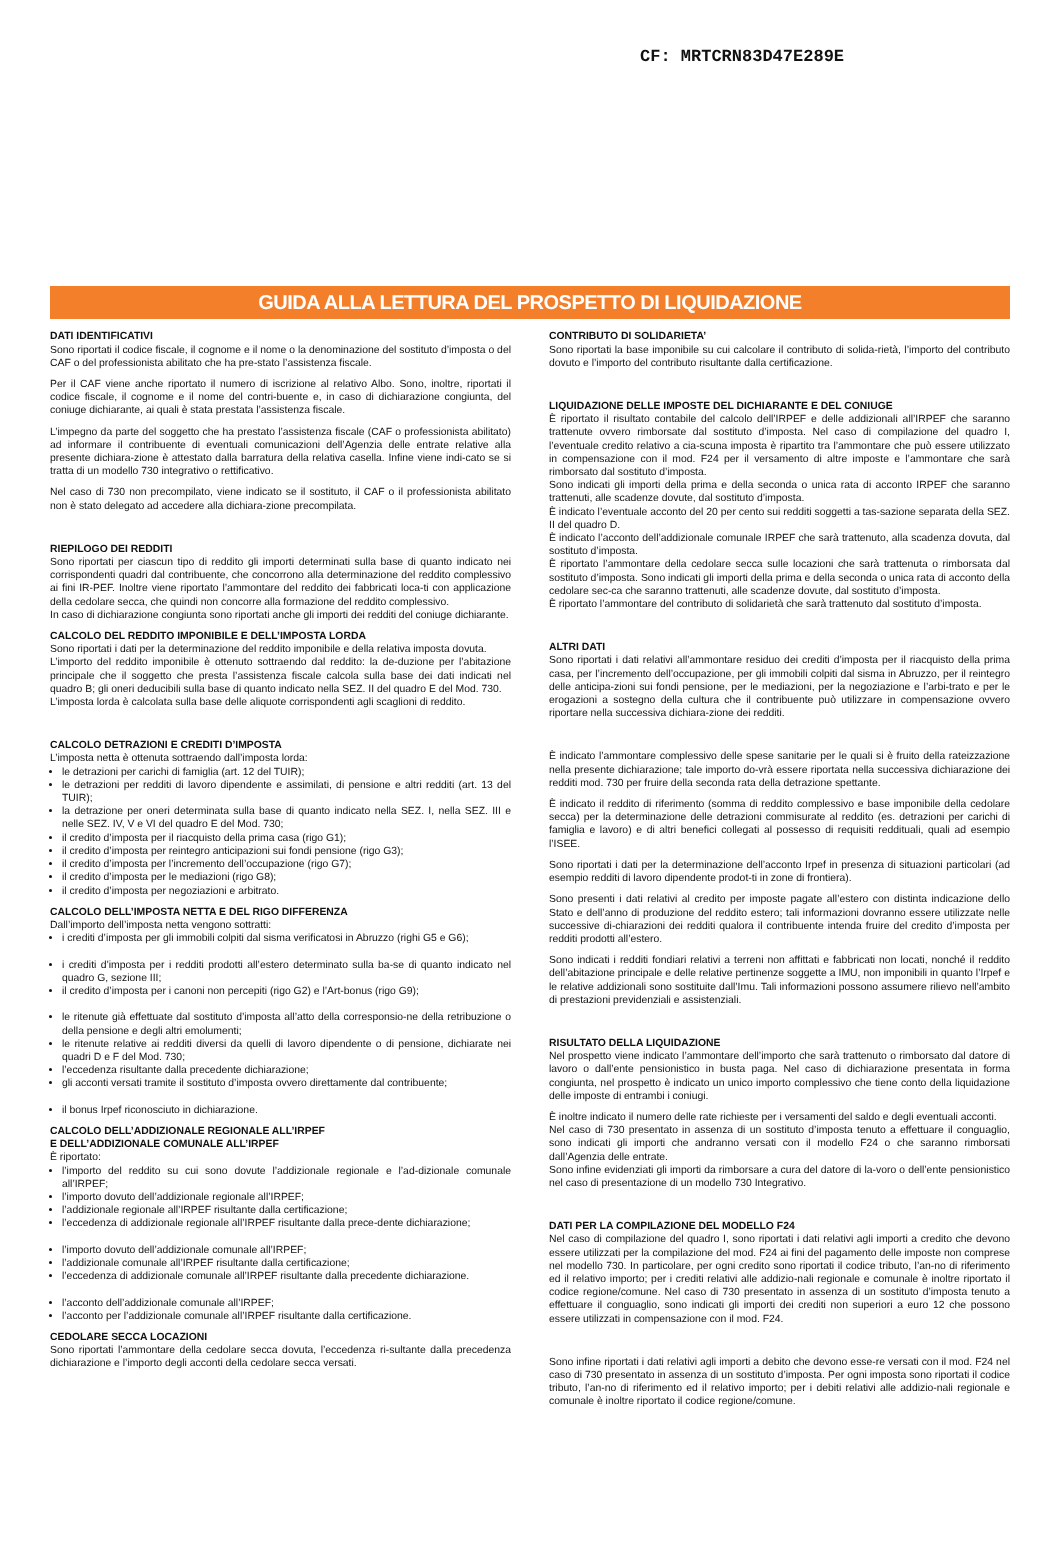CF: MRTCRN83D47E289E
GUIDA ALLA LETTURA DEL PROSPETTO DI LIQUIDAZIONE
DATI IDENTIFICATIVI
Sono riportati il codice fiscale, il cognome e il nome o la denominazione del sostituto d’imposta o del CAF o del professionista abilitato che ha pre-stato l’assistenza fiscale.
Per il CAF viene anche riportato il numero di iscrizione al relativo Albo. Sono, inoltre, riportati il codice fiscale, il cognome e il nome del contri-buente e, in caso di dichiarazione congiunta, del coniuge dichiarante, ai quali è stata prestata l’assistenza fiscale.
L’impegno da parte del soggetto che ha prestato l’assistenza fiscale (CAF o professionista abilitato) ad informare il contribuente di eventuali comunicazioni dell’Agenzia delle entrate relative alla presente dichiara-zione è attestato dalla barratura della relativa casella. Infine viene indi-cato se si tratta di un modello 730 integrativo o rettificativo.
Nel caso di 730 non precompilato, viene indicato se il sostituto, il CAF o il professionista abilitato non è stato delegato ad accedere alla dichiara-zione precompilata.
RIEPILOGO DEI REDDITI
Sono riportati per ciascun tipo di reddito gli importi determinati sulla base di quanto indicato nei corrispondenti quadri dal contribuente, che concorrono alla determinazione del reddito complessivo ai fini IR-PEF. Inoltre viene riportato l’ammontare del reddito dei fabbricati loca-ti con applicazione della cedolare secca, che quindi non concorre alla formazione del reddito complessivo.
In caso di dichiarazione congiunta sono riportati anche gli importi dei redditi del coniuge dichiarante.
CALCOLO DEL REDDITO IMPONIBILE E DELL’IMPOSTA LORDA
Sono riportati i dati per la determinazione del reddito imponibile e della relativa imposta dovuta.
L’importo del reddito imponibile è ottenuto sottraendo dal reddito: la de-duzione per l’abitazione principale che il soggetto che presta l’assistenza fiscale calcola sulla base dei dati indicati nel quadro B; gli oneri deducibili sulla base di quanto indicato nella SEZ. II del quadro E del Mod. 730.
L’imposta lorda è calcolata sulla base delle aliquote corrispondenti agli scaglioni di reddito.
CALCOLO DETRAZIONI E CREDITI D’IMPOSTA
L’imposta netta è ottenuta sottraendo dall’imposta lorda:
le detrazioni per carichi di famiglia (art. 12 del TUIR);
le detrazioni per redditi di lavoro dipendente e assimilati, di pensione e altri redditi (art. 13 del TUIR);
la detrazione per oneri determinata sulla base di quanto indicato nella SEZ. I, nella SEZ. III e nelle SEZ. IV, V e VI del quadro E del Mod. 730;
il credito d’imposta per il riacquisto della prima casa (rigo G1);
il credito d’imposta per reintegro anticipazioni sui fondi pensione (rigo G3);
il credito d’imposta per l’incremento dell’occupazione (rigo G7);
il credito d’imposta per le mediazioni (rigo G8);
il credito d’imposta per negoziazioni e arbitrato.
CALCOLO DELL’IMPOSTA NETTA E DEL RIGO DIFFERENZA
Dall’importo dell’imposta netta vengono sottratti:
i crediti d’imposta per gli immobili colpiti dal sisma verificatosi in Abruzzo (righi G5 e G6);
i crediti d’imposta per i redditi prodotti all’estero determinato sulla ba-se di quanto indicato nel quadro G, sezione III;
il credito d’imposta per i canoni non percepiti (rigo G2) e l’Art-bonus (rigo G9);
le ritenute già effettuate dal sostituto d’imposta all’atto della corresponsio-ne della retribuzione o della pensione e degli altri emolumenti;
le ritenute relative ai redditi diversi da quelli di lavoro dipendente o di pensione, dichiarate nei quadri D e F del Mod. 730;
l’eccedenza risultante dalla precedente dichiarazione;
gli acconti versati tramite il sostituto d’imposta ovvero direttamente dal contribuente;
il bonus Irpef riconosciuto in dichiarazione.
CALCOLO DELL’ADDIZIONALE REGIONALE ALL’IRPEF
E DELL’ADDIZIONALE COMUNALE ALL’IRPEF
È riportato:
l’importo del reddito su cui sono dovute l’addizionale regionale e l’ad-dizionale comunale all’IRPEF;
l’importo dovuto dell’addizionale regionale all’IRPEF;
l’addizionale regionale all’IRPEF risultante dalla certificazione;
l’eccedenza di addizionale regionale all’IRPEF risultante dalla prece-dente dichiarazione;
l’importo dovuto dell’addizionale comunale all’IRPEF;
l’addizionale comunale all’IRPEF risultante dalla certificazione;
l’eccedenza di addizionale comunale all’IRPEF risultante dalla precedente dichiarazione.
l’acconto dell’addizionale comunale all’IRPEF;
l’acconto per l’addizionale comunale all’IRPEF risultante dalla certificazione.
CEDOLARE SECCA LOCAZIONI
Sono riportati l’ammontare della cedolare secca dovuta, l’eccedenza ri-sultante dalla precedenza dichiarazione e l’importo degli acconti della cedolare secca versati.
CONTRIBUTO DI SOLIDARIETA’
Sono riportati la base imponibile su cui calcolare il contributo di solida-rietà, l’importo del contributo dovuto e l’importo del contributo risultante dalla certificazione.
LIQUIDAZIONE DELLE IMPOSTE DEL DICHIARANTE E DEL CONIUGE
È riportato il risultato contabile del calcolo dell’IRPEF e delle addizionali all’IRPEF che saranno trattenute ovvero rimborsate dal sostituto d’imposta. Nel caso di compilazione del quadro I, l’eventuale credito relativo a cia-scuna imposta è ripartito tra l’ammontare che può essere utilizzato in compensazione con il mod. F24 per il versamento di altre imposte e l’ammontare che sarà rimborsato dal sostituto d’imposta.
Sono indicati gli importi della prima e della seconda o unica rata di acconto IRPEF che saranno trattenuti, alle scadenze dovute, dal sostituto d’imposta.
È indicato l’eventuale acconto del 20 per cento sui redditi soggetti a tas-sazione separata della SEZ. II del quadro D.
È indicato l’acconto dell’addizionale comunale IRPEF che sarà trattenuto, alla scadenza dovuta, dal sostituto d’imposta.
È riportato l’ammontare della cedolare secca sulle locazioni che sarà trattenuta o rimborsata dal sostituto d’imposta. Sono indicati gli importi della prima e della seconda o unica rata di acconto della cedolare sec-ca che saranno trattenuti, alle scadenze dovute, dal sostituto d’imposta.
È riportato l’ammontare del contributo di solidarietà che sarà trattenuto dal sostituto d’imposta.
ALTRI DATI
Sono riportati i dati relativi all’ammontare residuo dei crediti d’imposta per il riacquisto della prima casa, per l’incremento dell’occupazione, per gli immobili colpiti dal sisma in Abruzzo, per il reintegro delle anticipa-zioni sui fondi pensione, per le mediazioni, per la negoziazione e l’arbi-trato e per le erogazioni a sostegno della cultura che il contribuente può utilizzare in compensazione ovvero riportare nella successiva dichiara-zione dei redditi.
È indicato l’ammontare complessivo delle spese sanitarie per le quali si è fruito della rateizzazione nella presente dichiarazione; tale importo do-vrà essere riportata nella successiva dichiarazione dei redditi mod. 730 per fruire della seconda rata della detrazione spettante.
È indicato il reddito di riferimento (somma di reddito complessivo e base imponibile della cedolare secca) per la determinazione delle detrazioni commisurate al reddito (es. detrazioni per carichi di famiglia e lavoro) e di altri benefici collegati al possesso di requisiti reddituali, quali ad esempio l’ISEE.
Sono riportati i dati per la determinazione dell’acconto Irpef in presenza di situazioni particolari (ad esempio redditi di lavoro dipendente prodot-ti in zone di frontiera).
Sono presenti i dati relativi al credito per imposte pagate all’estero con distinta indicazione dello Stato e dell’anno di produzione del reddito estero; tali informazioni dovranno essere utilizzate nelle successive di-chiarazioni dei redditi qualora il contribuente intenda fruire del credito d’imposta per redditi prodotti all’estero.
Sono indicati i redditi fondiari relativi a terreni non affittati e fabbricati non locati, nonché il reddito dell’abitazione principale e delle relative pertinenze soggette a IMU, non imponibili in quanto l’Irpef e le relative addizionali sono sostituite dall’Imu. Tali informazioni possono assumere rilievo nell’ambito di prestazioni previdenziali e assistenziali.
RISULTATO DELLA LIQUIDAZIONE
Nel prospetto viene indicato l’ammontare dell’importo che sarà trattenuto o rimborsato dal datore di lavoro o dall’ente pensionistico in busta paga. Nel caso di dichiarazione presentata in forma congiunta, nel prospetto è indicato un unico importo complessivo che tiene conto della liquidazione delle imposte di entrambi i coniugi.
È inoltre indicato il numero delle rate richieste per i versamenti del saldo e degli eventuali acconti.
Nel caso di 730 presentato in assenza di un sostituto d’imposta tenuto a effettuare il conguaglio, sono indicati gli importi che andranno versati con il modello F24 o che saranno rimborsati dall’Agenzia delle entrate.
Sono infine evidenziati gli importi da rimborsare a cura del datore di la-voro o dell’ente pensionistico nel caso di presentazione di un modello 730 Integrativo.
DATI PER LA COMPILAZIONE DEL MODELLO F24
Nel caso di compilazione del quadro I, sono riportati i dati relativi agli importi a credito che devono essere utilizzati per la compilazione del mod. F24 ai fini del pagamento delle imposte non comprese nel modello 730. In particolare, per ogni credito sono riportati il codice tributo, l’an-no di riferimento ed il relativo importo; per i crediti relativi alle addizio-nali regionale e comunale è inoltre riportato il codice regione/comune. Nel caso di 730 presentato in assenza di un sostituto d’imposta tenuto a effettuare il conguaglio, sono indicati gli importi dei crediti non superiori a euro 12 che possono essere utilizzati in compensazione con il mod. F24.
Sono infine riportati i dati relativi agli importi a debito che devono esse-re versati con il mod. F24 nel caso di 730 presentato in assenza di un sostituto d’imposta. Per ogni imposta sono riportati il codice tributo, l’an-no di riferimento ed il relativo importo; per i debiti relativi alle addizio-nali regionale e comunale è inoltre riportato il codice regione/comune.